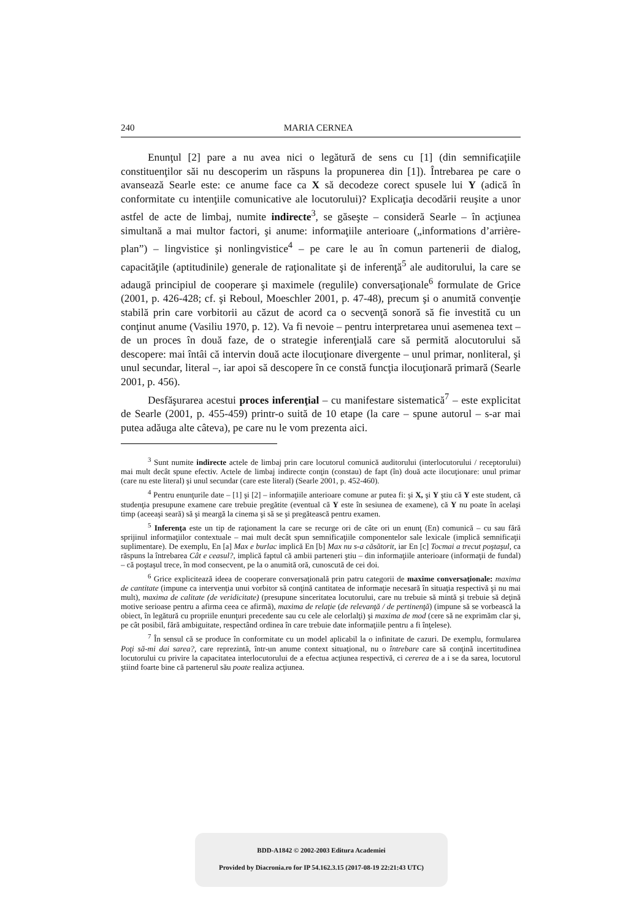240 MARIA CERNEA
Enunţul [2] pare a nu avea nici o legătură de sens cu [1] (din semnificaţiile constituenţilor săi nu descoperim un răspuns la propunerea din [1]). Întrebarea pe care o avansează Searle este: ce anume face ca X să decodeze corect spusele lui Y (adică în conformitate cu intenţiile comunicative ale locutorului)? Explicaţia decodării reuşite a unor astfel de acte de limbaj, numite indirecte<sup>3</sup>, se găseşte – consideră Searle – în acţiunea simultană a mai multor factori, şi anume: informaţiile anterioare („informations d’arrière-plan”) – lingvistice şi nonlingvistice<sup>4</sup> – pe care le au în comun partenerii de dialog, capacităţile (aptitudinile) generale de raţionalitate şi de inferenţă<sup>5</sup> ale auditorului, la care se adaugă principiul de cooperare şi maximele (regulile) conversaţionale<sup>6</sup> formulate de Grice (2001, p. 426-428; cf. şi Reboul, Moeschler 2001, p. 47-48), precum şi o anumită convenţie stabilă prin care vorbitorii au căzut de acord ca o secvenţă sonoră să fie investită cu un conţinut anume (Vasiliu 1970, p. 12). Va fi nevoie – pentru interpretarea unui asemenea text – de un proces în două faze, de o strategie inferenţială care să permită alocutorului să descopere: mai întâi că intervin două acte ilocuţionare divergente – unul primar, nonliteral, şi unul secundar, literal –, iar apoi să descopere în ce constă funcţia ilocuţionară primară (Searle 2001, p. 456).
Desfăşurarea acestui proces inferenţial – cu manifestare sistematică<sup>7</sup> – este explicitat de Searle (2001, p. 455-459) printr-o suită de 10 etape (la care – spune autorul – s-ar mai putea adăuga alte câteva), pe care nu le vom prezenta aici.
<sup>3</sup> Sunt numite indirecte actele de limbaj prin care locutorul comunică auditorului (interlocutorului / receptorului) mai mult decât spune efectiv. Actele de limbaj indirecte conţin (constau) de fapt (în) două acte ilocuţionare: unul primar (care nu este literal) şi unul secundar (care este literal) (Searle 2001, p. 452-460).
<sup>4</sup> Pentru enunţurile date – [1] şi [2] – informaţiile anterioare comune ar putea fi: şi X, şi Y ştiu că Y este student, că studenţia presupune examene care trebuie pregătite (eventual că Y este în sesiunea de examene), că Y nu poate în acelaşi timp (aceeaşi seară) să şi meargă la cinema şi să se şi pregătească pentru examen.
<sup>5</sup> Inferenţa este un tip de raţionament la care se recurge ori de câte ori un enunţ (En) comunică – cu sau fără sprijinul informaţiilor contextuale – mai mult decât spun semnificaţiile componentelor sale lexicale (implică semnificaţii suplimentare). De exemplu, En [a] Max e burlac implică En [b] Max nu s-a căsătorit, iar En [c] Tocmai a trecut poştaşul, ca răspuns la întrebarea Cât e ceasul?, implică faptul că ambii parteneri ştiu – din informaţiile anterioare (informaţii de fundal) – că poştaşul trece, în mod consecvent, pe la o anumită oră, cunoscută de cei doi.
<sup>6</sup> Grice explicitează ideea de cooperare conversaţională prin patru categorii de maxime conversaţionale: maxima de cantitate (impune ca intervenţia unui vorbitor să conţină cantitatea de informaţie necesară în situaţia respectivă şi nu mai mult), maxima de calitate (de veridicitate) (presupune sinceritatea locutorului, care nu trebuie să mintă şi trebuie să deţină motive serioase pentru a afirma ceea ce afirmă), maxima de relaţie (de relevanţă / de pertinenţă) (impune să se vorbească la obiect, în legătură cu propriile enunţuri precedente sau cu cele ale celorlalţi) şi maxima de mod (cere să ne exprimăm clar şi, pe cât posibil, fără ambiguitate, respectând ordinea în care trebuie date informaţiile pentru a fi înţelese).
<sup>7</sup> În sensul că se produce în conformitate cu un model aplicabil la o infinitate de cazuri. De exemplu, formularea Poţi să-mi dai sarea?, care reprezintă, într-un anume context situaţional, nu o întrebare care să conţină incertitudinea locutorului cu privire la capacitatea interlocutorului de a efectua acţiunea respectivă, ci cererea de a i se da sarea, locutorul ştiind foarte bine că partenerul său poate realiza acţiunea.
BDD-A1842 © 2002-2003 Editura Academiei
Provided by Diacronia.ro for IP 54.162.3.15 (2017-08-19 22:21:43 UTC)